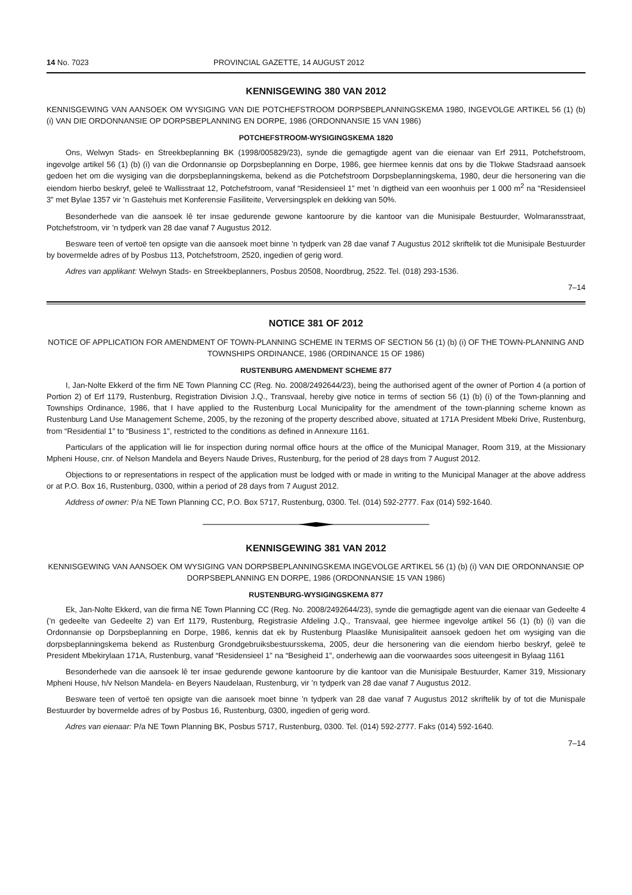14 No. 7023 PROVINCIAL GAZETTE, 14 AUGUST 2012
KENNISGEWING 380 VAN 2012
KENNISGEWING VAN AANSOEK OM WYSIGING VAN DIE POTCHEFSTROOM DORPSBEPLANNINGSKEMA 1980, INGEVOLGE ARTIKEL 56 (1) (b) (i) VAN DIE ORDONNANSIE OP DORPSBEPLANNING EN DORPE, 1986 (ORDONNANSIE 15 VAN 1986)
POTCHEFSTROOM-WYSIGINGSKEMA 1820
Ons, Welwyn Stads- en Streekbeplanning BK (1998/005829/23), synde die gemagtigde agent van die eienaar van Erf 2911, Potchefstroom, ingevolge artikel 56 (1) (b) (i) van die Ordonnansie op Dorpsbeplanning en Dorpe, 1986, gee hiermee kennis dat ons by die Tlokwe Stadsraad aansoek gedoen het om die wysiging van die dorpsbeplanningskema, bekend as die Potchefstroom Dorpsbeplanningskema, 1980, deur die hersonering van die eiendom hierbo beskryf, geleë te Wallisstraat 12, Potchefstroom, vanaf “Residensieel 1” met ’n digtheid van een woonhuis per 1 000 m<sup>2</sup> na “Residensieel 3” met Bylae 1357 vir ’n Gastehuis met Konferensie Fasiliteite, Verversingsplek en dekking van 50%.
Besonderhede van die aansoek lê ter insae gedurende gewone kantoorure by die kantoor van die Munisipale Bestuurder, Wolmaransstraat, Potchefstroom, vir ’n tydperk van 28 dae vanaf 7 Augustus 2012.
Besware teen of vertoë ten opsigte van die aansoek moet binne ’n tydperk van 28 dae vanaf 7 Augustus 2012 skriftelik tot die Munisipale Bestuurder by bovermelde adres of by Posbus 113, Potchefstroom, 2520, ingedien of gerig word.
Adres van applikant: Welwyn Stads- en Streekbeplanners, Posbus 20508, Noordbrug, 2522. Tel. (018) 293-1536.
7–14
NOTICE 381 OF 2012
NOTICE OF APPLICATION FOR AMENDMENT OF TOWN-PLANNING SCHEME IN TERMS OF SECTION 56 (1) (b) (i) OF THE TOWN-PLANNING AND TOWNSHIPS ORDINANCE, 1986 (ORDINANCE 15 OF 1986)
RUSTENBURG AMENDMENT SCHEME 877
I, Jan-Nolte Ekkerd of the firm NE Town Planning CC (Reg. No. 2008/2492644/23), being the authorised agent of the owner of Portion 4 (a portion of Portion 2) of Erf 1179, Rustenburg, Registration Division J.Q., Transvaal, hereby give notice in terms of section 56 (1) (b) (i) of the Town-planning and Townships Ordinance, 1986, that I have applied to the Rustenburg Local Municipality for the amendment of the town-planning scheme known as Rustenburg Land Use Management Scheme, 2005, by the rezoning of the property described above, situated at 171A President Mbeki Drive, Rustenburg, from “Residential 1” to “Business 1”, restricted to the conditions as defined in Annexure 1161.
Particulars of the application will lie for inspection during normal office hours at the office of the Municipal Manager, Room 319, at the Missionary Mpheni House, cnr. of Nelson Mandela and Beyers Naude Drives, Rustenburg, for the period of 28 days from 7 August 2012.
Objections to or representations in respect of the application must be lodged with or made in writing to the Municipal Manager at the above address or at P.O. Box 16, Rustenburg, 0300, within a period of 28 days from 7 August 2012.
Address of owner: P/a NE Town Planning CC, P.O. Box 5717, Rustenburg, 0300. Tel. (014) 592-2777. Fax (014) 592-1640.
KENNISGEWING 381 VAN 2012
KENNISGEWING VAN AANSOEK OM WYSIGING VAN DORPSBEPLANNINGSKEMA INGEVOLGE ARTIKEL 56 (1) (b) (i) VAN DIE ORDONNANSIE OP DORPSBEPLANNING EN DORPE, 1986 (ORDONNANSIE 15 VAN 1986)
RUSTENBURG-WYSIGINGSKEMA 877
Ek, Jan-Nolte Ekkerd, van die firma NE Town Planning CC (Reg. No. 2008/2492644/23), synde die gemagtigde agent van die eienaar van Gedeelte 4 (’n gedeelte van Gedeelte 2) van Erf 1179, Rustenburg, Registrasie Afdeling J.Q., Transvaal, gee hiermee ingevolge artikel 56 (1) (b) (i) van die Ordonnansie op Dorpsbeplanning en Dorpe, 1986, kennis dat ek by Rustenburg Plaaslike Munisipaliteit aansoek gedoen het om wysiging van die dorpsbeplanningskema bekend as Rustenburg Grondgebruiksbestuursskema, 2005, deur die hersonering van die eiendom hierbo beskryf, geleë te President Mbekirylaan 171A, Rustenburg, vanaf “Residensieel 1” na “Besigheid 1”, onderhewig aan die voorwaardes soos uiteengesit in Bylaag 1161
Besonderhede van die aansoek lê ter insae gedurende gewone kantoorure by die kantoor van die Munisipale Bestuurder, Kamer 319, Missionary Mpheni House, h/v Nelson Mandela- en Beyers Naudelaan, Rustenburg, vir ’n tydperk van 28 dae vanaf 7 Augustus 2012.
Besware teen of vertoë ten opsigte van die aansoek moet binne ’n tydperk van 28 dae vanaf 7 Augustus 2012 skriftelik by of tot die Munispale Bestuurder by bovermelde adres of by Posbus 16, Rustenburg, 0300, ingedien of gerig word.
Adres van eienaar: P/a NE Town Planning BK, Posbus 5717, Rustenburg, 0300. Tel. (014) 592-2777. Faks (014) 592-1640.
7–14